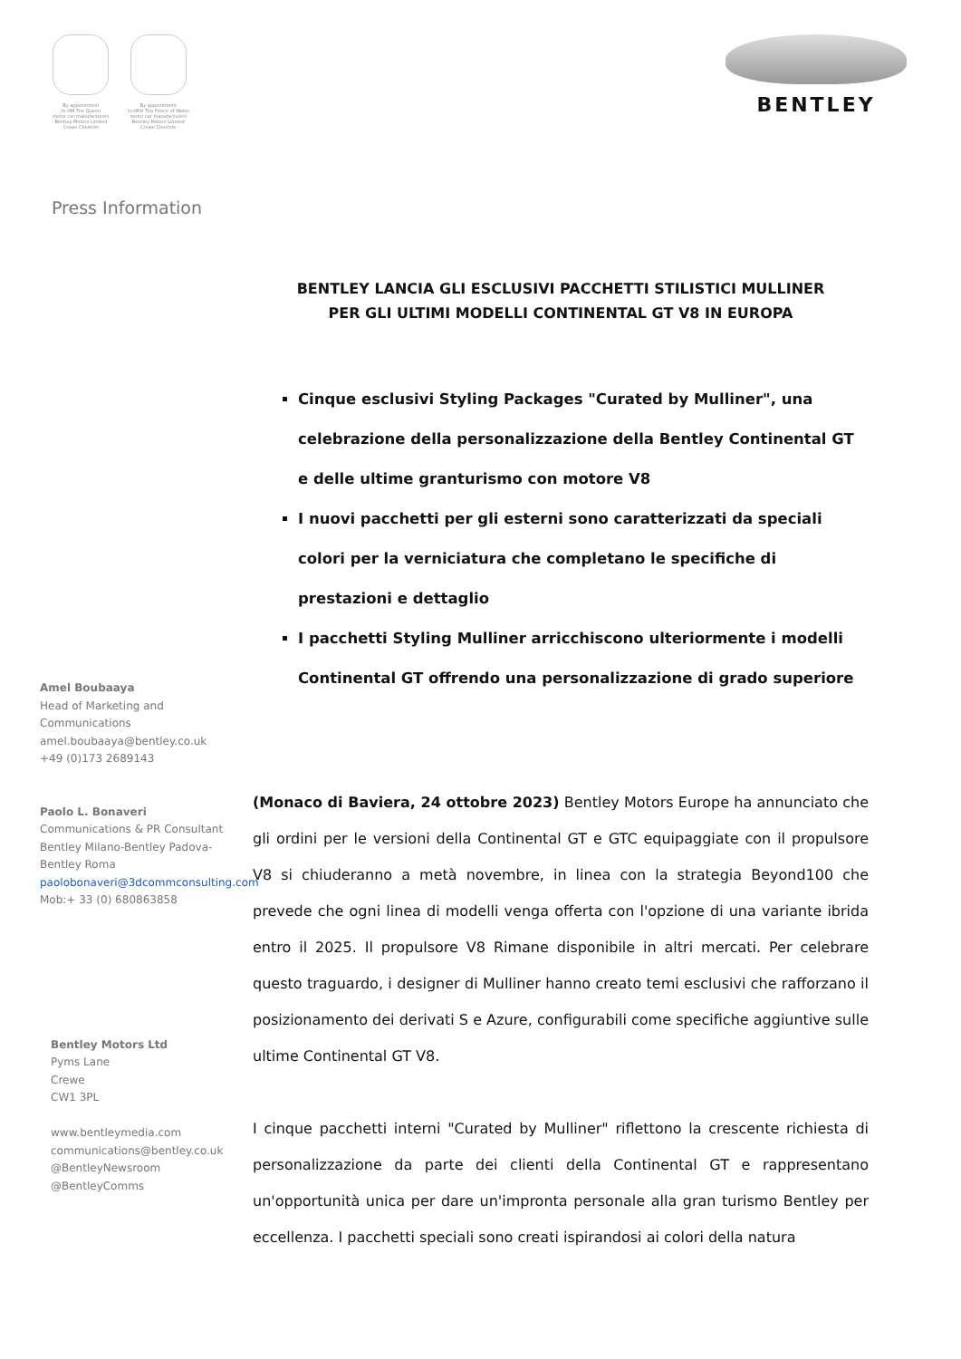By appointment
to HM The Queen
motor car manufacturers
Bentley Motors Limited
Crewe Cheshire
By appointment
to HRH The Prince of Wales
motor car manufacturers
Bentley Motors Limited
Crewe Cheshire
BENTLEY
Press Information
Amel Boubaaya
Head of Marketing and Communications
amel.boubaaya@bentley.co.uk
+49 (0)173 2689143
Paolo L. Bonaveri
Communications & PR Consultant
Bentley Milano-Bentley Padova-Bentley Roma
paolobonaveri@3dcommconsulting.com
Mob:+ 33 (0) 680863858
Bentley Motors Ltd
Pyms Lane
Crewe
CW1 3PL
www.bentleymedia.com
communications@bentley.co.uk
@BentleyNewsroom
@BentleyComms
BENTLEY LANCIA GLI ESCLUSIVI PACCHETTI STILISTICI MULLINER
PER GLI ULTIMI MODELLI CONTINENTAL GT V8 IN EUROPA
Cinque esclusivi Styling Packages "Curated by Mulliner", una celebrazione della personalizzazione della Bentley Continental GT e delle ultime granturismo con motore V8
I nuovi pacchetti per gli esterni sono caratterizzati da speciali colori per la verniciatura che completano le specifiche di prestazioni e dettaglio
I pacchetti Styling Mulliner arricchiscono ulteriormente i modelli Continental GT offrendo una personalizzazione di grado superiore
(Monaco di Baviera, 24 ottobre 2023) Bentley Motors Europe ha annunciato che gli ordini per le versioni della Continental GT e GTC equipaggiate con il propulsore V8 si chiuderanno a metà novembre, in linea con la strategia Beyond100 che prevede che ogni linea di modelli venga offerta con l'opzione di una variante ibrida entro il 2025. Il propulsore V8 Rimane disponibile in altri mercati. Per celebrare questo traguardo, i designer di Mulliner hanno creato temi esclusivi che rafforzano il posizionamento dei derivati S e Azure, configurabili come specifiche aggiuntive sulle ultime Continental GT V8.
I cinque pacchetti interni "Curated by Mulliner" riflettono la crescente richiesta di personalizzazione da parte dei clienti della Continental GT e rappresentano un'opportunità unica per dare un'impronta personale alla gran turismo Bentley per eccellenza. I pacchetti speciali sono creati ispirandosi ai colori della natura